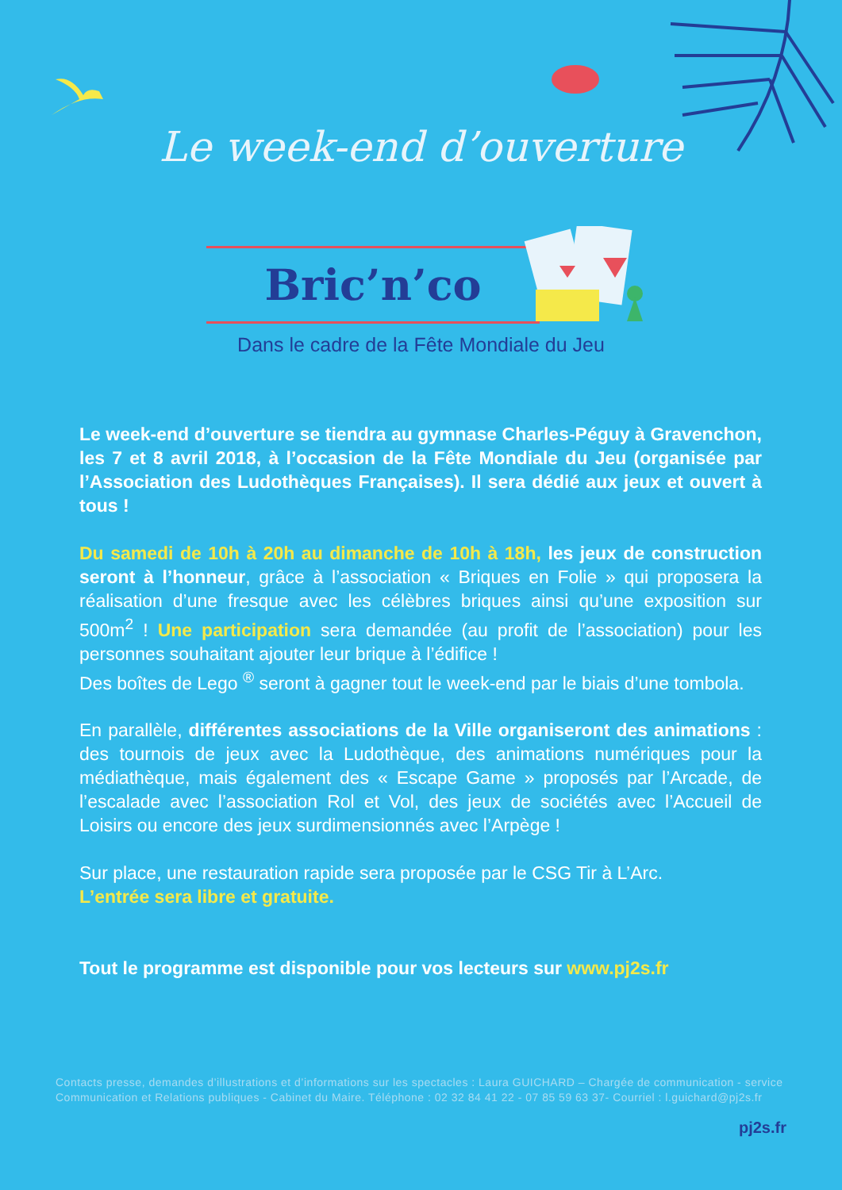Le week-end d’ouverture
Bric’n’co
Dans le cadre de la Fête Mondiale du Jeu
Le week-end d’ouverture se tiendra au gymnase Charles-Péguy à Gravenchon, les 7 et 8 avril 2018, à l’occasion de la Fête Mondiale du Jeu (organisée par l’Association des Ludothèques Françaises). Il sera dédié aux jeux et ouvert à tous !
Du samedi de 10h à 20h au dimanche de 10h à 18h, les jeux de construction seront à l’honneur, grâce à l’association « Briques en Folie » qui proposera la réalisation d’une fresque avec les célèbres briques ainsi qu’une exposition sur 500m<sup>2</sup> ! Une participation sera demandée (au profit de l’association) pour les personnes souhaitant ajouter leur brique à l’édifice !
Des boîtes de Lego <sup>®</sup> seront à gagner tout le week-end par le biais d’une tombola.
En parallèle, différentes associations de la Ville organiseront des animations : des tournois de jeux avec la Ludothèque, des animations numériques pour la médiathèque, mais également des « Escape Game » proposés par l’Arcade, de l’escalade avec l’association Rol et Vol, des jeux de sociétés avec l’Accueil de Loisirs ou encore des jeux surdimensionnés avec l’Arpège !
Sur place, une restauration rapide sera proposée par le CSG Tir à L’Arc.
L’entrée sera libre et gratuite.
Tout le programme est disponible pour vos lecteurs sur www.pj2s.fr
Contacts presse, demandes d’illustrations et d’informations sur les spectacles : Laura GUICHARD – Chargée de communication - service Communication et Relations publiques - Cabinet du Maire. Téléphone : 02 32 84 41 22 - 07 85 59 63 37- Courriel : l.guichard@pj2s.fr
pj2s.fr